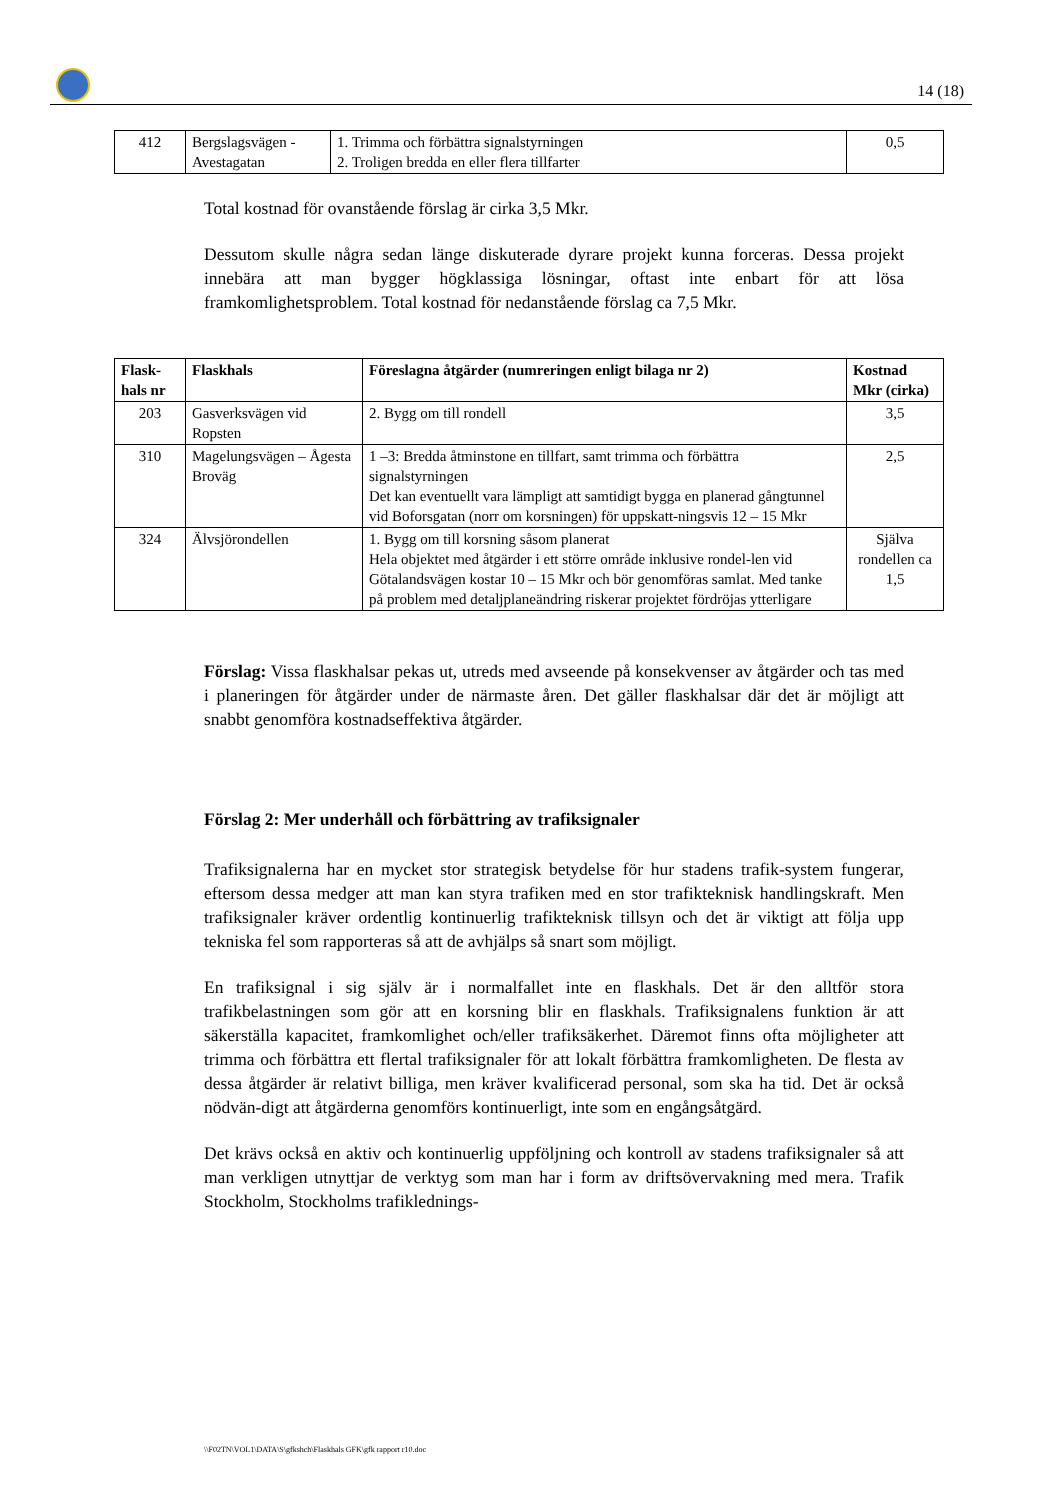14 (18)
| 412 | Bergslagsvägen - Avestagatan | 1. Trimma och förbättra signalstyrningen 2. Troligen bredda en eller flera tillfarter | 0,5 |
Total kostnad för ovanstående förslag är cirka 3,5 Mkr.
Dessutom skulle några sedan länge diskuterade dyrare projekt kunna forceras. Dessa projekt innebära att man bygger högklassiga lösningar, oftast inte enbart för att lösa framkomlighetsproblem. Total kostnad för nedanstående förslag ca 7,5 Mkr.
| Flask-hals nr | Flaskhals | Föreslagna åtgärder (numreringen enligt bilaga nr 2) | Kostnad Mkr (cirka) |
| --- | --- | --- | --- |
| 203 | Gasverksvägen vid Ropsten | 2. Bygg om till rondell | 3,5 |
| 310 | Magelungsvägen – Ågesta Broväg | 1 –3: Bredda åtminstone en tillfart, samt trimma och förbättra signalstyrningen Det kan eventuellt vara lämpligt att samtidigt bygga en planerad gångtunnel vid Boforsgatan (norr om korsningen) för uppskatt-ningsvis 12 – 15 Mkr | 2,5 |
| 324 | Älvsjörondellen | 1. Bygg om till korsning såsom planerat Hela objektet med åtgärder i ett större område inklusive rondel-len vid Götalandsvägen kostar 10 – 15 Mkr och bör genomföras samlat. Med tanke på problem med detaljplaneändring riskerar projektet fördröjas ytterligare | Själva rondellen ca 1,5 |
Förslag: Vissa flaskhalsar pekas ut, utreds med avseende på konsekvenser av åtgärder och tas med i planeringen för åtgärder under de närmaste åren. Det gäller flaskhalsar där det är möjligt att snabbt genomföra kostnadseffektiva åtgärder.
Förslag 2: Mer underhåll och förbättring av trafiksignaler
Trafiksignalerna har en mycket stor strategisk betydelse för hur stadens trafik-system fungerar, eftersom dessa medger att man kan styra trafiken med en stor trafikteknisk handlingskraft. Men trafiksignaler kräver ordentlig kontinuerlig trafikteknisk tillsyn och det är viktigt att följa upp tekniska fel som rapporteras så att de avhjälps så snart som möjligt.
En trafiksignal i sig själv är i normalfallet inte en flaskhals. Det är den alltför stora trafikbelastningen som gör att en korsning blir en flaskhals. Trafiksignalens funktion är att säkerställa kapacitet, framkomlighet och/eller trafiksäkerhet. Däremot finns ofta möjligheter att trimma och förbättra ett flertal trafiksignaler för att lokalt förbättra framkomligheten. De flesta av dessa åtgärder är relativt billiga, men kräver kvalificerad personal, som ska ha tid. Det är också nödvän-digt att åtgärderna genomförs kontinuerligt, inte som en engångsåtgärd.
Det krävs också en aktiv och kontinuerlig uppföljning och kontroll av stadens trafiksignaler så att man verkligen utnyttjar de verktyg som man har i form av driftsövervakning med mera. Trafik Stockholm, Stockholms trafiklednings-
\\F02TN\VOL1\DATA\S\gfkshch\Flaskhals GFK\gfk rapport r10.doc